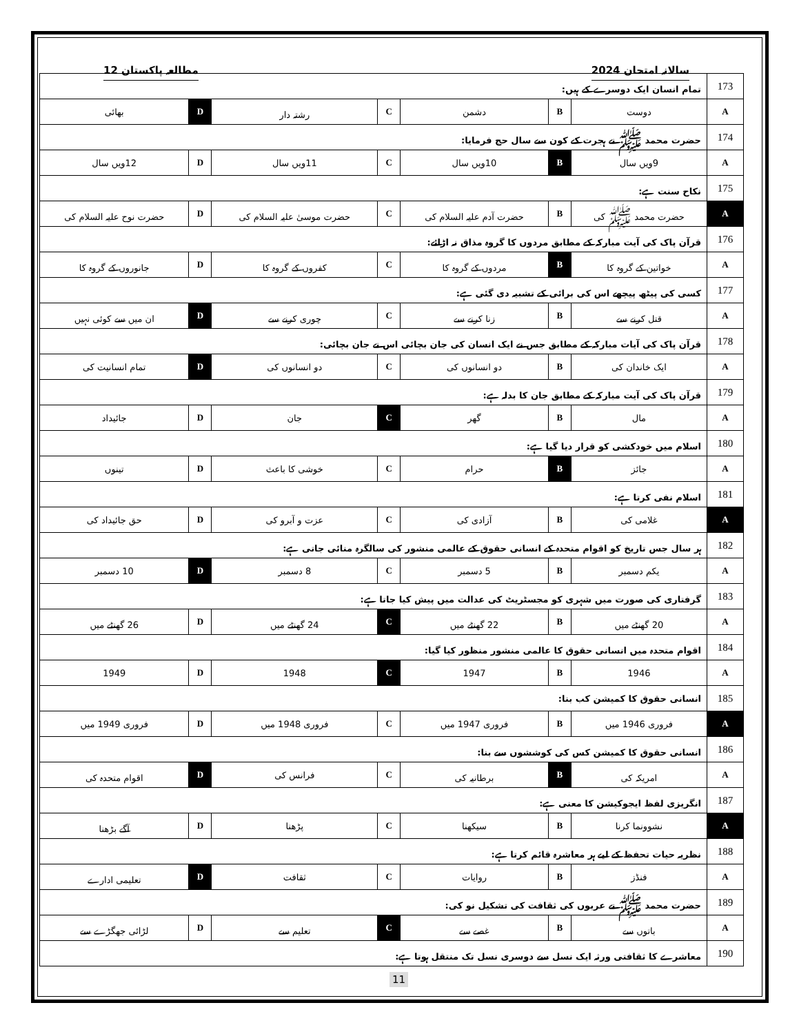سالانہ امتحان 2024 مطالعہ پاکستان 12
| 173 | تمام انسان ایک دوسرے کے ہیں: | | | | | | |
| A | دوست | B | دشمن | C | رشتہ دار | D | بھائی |
| 174 | حضرت محمد ﷺ نے ہجرت کے کون سے سال حج فرمایا: | | | | | | |
| A | 9ویں سال | B | 10ویں سال | C | 11ویں سال | D | 12ویں سال |
| 175 | نکاح سنت ہے: | | | | | | |
| A | حضرت محمد ﷺ کی | B | حضرت آدم علیہ السلام کی | C | حضرت موسیٰ علیہ السلام کی | D | حضرت نوح علیہ السلام کی |
| 176 | قرآن پاک کی آیت مبارکہ کے مطابق مردوں کا گروہ مذاق نہ اڑائے: | | | | | | |
| A | خواتین کے گروہ کا | B | مردوں کے گروہ کا | C | کفروں کے گروہ کا | D | جانوروں کے گروہ کا |
| 177 | کسی کی پیٹھ پیچھے اس کی برائی کے تشبیہ دی گئی ہے: | | | | | | |
| A | قتل کرنے سے | B | زنا کرنے سے | C | چوری کرنے سے | D | ان میں سے کوئی نہیں |
| 178 | قرآن پاک کی آیات مبارکہ کے مطابق جس نے ایک انسان کی جان بچائی اس نے جان بچائی: | | | | | | |
| A | ایک خاندان کی | B | دو انسانوں کی | C | دو انسانوں کی | D | تمام انسانیت کی |
| 179 | قرآن پاک کی آیت مبارکہ کے مطابق جان کا بدلہ ہے: | | | | | | |
| A | مال | B | گھر | C | جان | D | جائیداد |
| 180 | اسلام میں خودکشی کو قرار دیا گیا ہے: | | | | | | |
| A | جائز | B | حرام | C | خوشی کا باعث | D | تینوں |
| 181 | اسلام نفی کرتا ہے: | | | | | | |
| A | غلامی کی | B | آزادی کی | C | عزت و آبرو کی | D | حق جائیداد کی |
| 182 | ہر سال جس تاریخ کو اقوام متحدہ کے انسانی حقوق کے عالمی منشور کی سالگرہ منائی جاتی ہے: | | | | | | |
| A | یکم دسمبر | B | 5 دسمبر | C | 8 دسمبر | D | 10 دسمبر |
| 183 | گرفتاری کی صورت میں شہری کو مجسٹریٹ کی عدالت میں پیش کیا جاتا ہے: | | | | | | |
| A | 20 گھنٹے میں | B | 22 گھنٹے میں | C | 24 گھنٹے میں | D | 26 گھنٹے میں |
| 184 | اقوام متحدہ میں انسانی حقوق کا عالمی منشور منظور کیا گیا: | | | | | | |
| A | 1946 | B | 1947 | C | 1948 | D | 1949 |
| 185 | انسانی حقوق کا کمیشن کب بنا: | | | | | | |
| A | فروری 1946 میں | B | فروری 1947 میں | C | فروری 1948 میں | D | فروری 1949 میں |
| 186 | انسانی حقوق کا کمیشن کس کی کوششوں سے بنا: | | | | | | |
| A | امریکہ کی | B | برطانیہ کی | C | فرانس کی | D | اقوام متحدہ کی |
| 187 | انگریزی لفظ ایجوکیشن کا معنی ہے: | | | | | | |
| A | نشوونما کرنا | B | سیکھنا | C | پڑھنا | D | آگے بڑھنا |
| 188 | نظریہ حیات تحفظ کے لیے ہر معاشرہ قائم کرتا ہے: | | | | | | |
| A | فنڈز | B | روایات | C | ثقافت | D | تعلیمی ادارے |
| 189 | حضرت محمد ﷺ نے عربوں کی ثقافت کی تشکیل نو کی: | | | | | | |
| A | باتوں سے | B | غصے سے | C | تعلیم سے | D | لڑائی جھگڑے سے |
| 190 | معاشرے کا ثقافتی ورثہ ایک نسل سے دوسری نسل تک منتقل ہوتا ہے: | | | | | | |
11